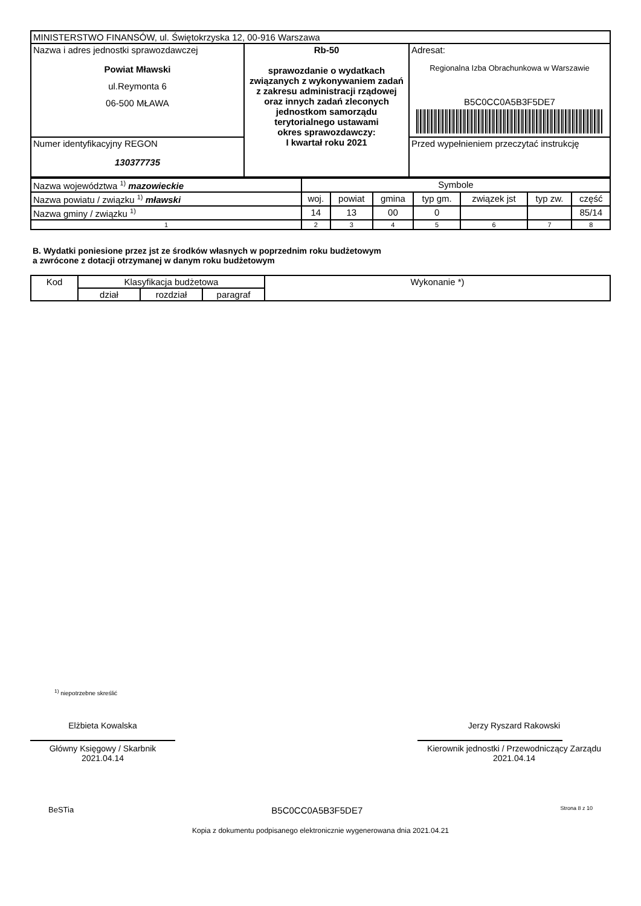| MINISTERSTWO FINANSÓW, ul. Świętokrzyska 12, 00-916 Warszawa | | |
| Nazwa i adres jednostki sprawozdawczej Powiat Mławski ul.Reymonta 6 06-500 MŁAWA | Rb-50 sprawozdanie o wydatkach związanych z wykonywaniem zadań z zakresu administracji rządowej oraz innych zadań zleconych jednostkom samorządu terytorialnego ustawami okres sprawozdawczy: I kwartał roku 2021 | Adresat: Regionalna Izba Obrachunkowa w Warszawie B5C0CC0A5B3F5DE7 |
| Numer identyfikacyjny REGON 130377735 | | Przed wypełnieniem przeczytać instrukcję |
| Nazwa województwa <sup>1)</sup> mazowieckie | Symbole | | | | | | |
| Nazwa powiatu / związku <sup>1)</sup> mławski | woj. | powiat | gmina | typ gm. | związek jst | typ zw. | część |
| Nazwa gminy / związku <sup>1)</sup> | 14 | 13 | 00 | 0 | | | 85/14 |
| 1 | 2 | 3 | 4 | 5 | 6 | 7 | 8 |
B. Wydatki poniesione przez jst ze środków własnych w poprzednim roku budżetowym
a zwrócone z dotacji otrzymanej w danym roku budżetowym
| Kod | Klasyfikacja budżetowa | | | Wykonanie *) |
| --- | --- | --- | --- | --- |
| | dział | rozdział | paragraf | |
<sup>1)</sup> niepotrzebne skreślić
Elżbieta Kowalska
Główny Księgowy / Skarbnik
2021.04.14
Jerzy Ryszard Rakowski
Kierownik jednostki / Przewodniczący Zarządu
2021.04.14
BeSTia B5C0CC0A5B3F5DE7 Strona 8 z 10
Kopia z dokumentu podpisanego elektronicznie wygenerowana dnia 2021.04.21